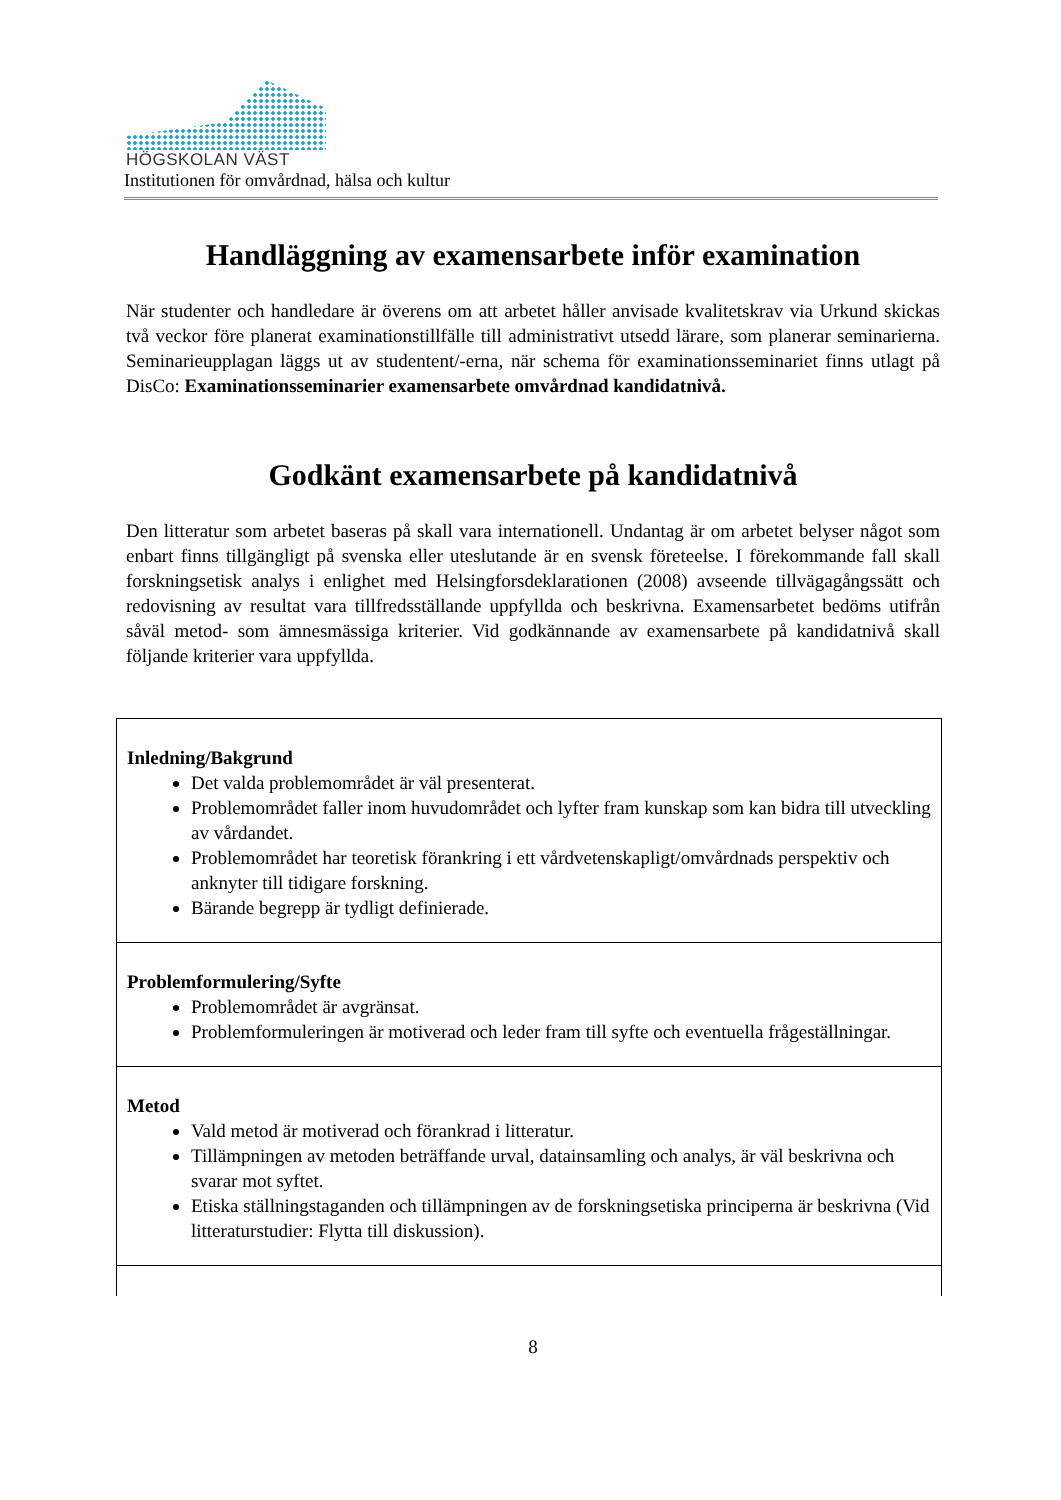HÖGSKOLAN VÄST
Institutionen för omvårdnad, hälsa och kultur
Handläggning av examensarbete inför examination
När studenter och handledare är överens om att arbetet håller anvisade kvalitetskrav via Urkund skickas två veckor före planerat examinationstillfälle till administrativt utsedd lärare, som planerar seminarierna. Seminarieupplagan läggs ut av studentent/-erna, när schema för examinationsseminariet finns utlagt på DisCo: Examinationsseminarier examensarbete omvårdnad kandidatnivå.
Godkänt examensarbete på kandidatnivå
Den litteratur som arbetet baseras på skall vara internationell. Undantag är om arbetet belyser något som enbart finns tillgängligt på svenska eller uteslutande är en svensk företeelse. I förekommande fall skall forskningsetisk analys i enlighet med Helsingforsdeklarationen (2008) avseende tillvägagångssätt och redovisning av resultat vara tillfredsställande uppfyllda och beskrivna. Examensarbetet bedöms utifrån såväl metod- som ämnesmässiga kriterier. Vid godkännande av examensarbete på kandidatnivå skall följande kriterier vara uppfyllda.
| Inledning/Bakgrund Det valda problemområdet är väl presenterat. Problemområdet faller inom huvudområdet och lyfter fram kunskap som kan bidra till utveckling av vårdandet. Problemområdet har teoretisk förankring i ett vårdvetenskapligt/omvårdnads perspektiv och anknyter till tidigare forskning. Bärande begrepp är tydligt definierade. |
| Problemformulering/Syfte Problemområdet är avgränsat. Problemformuleringen är motiverad och leder fram till syfte och eventuella frågeställningar. |
| Metod Vald metod är motiverad och förankrad i litteratur. Tillämpningen av metoden beträffande urval, datainsamling och analys, är väl beskrivna och svarar mot syftet. Etiska ställningstaganden och tillämpningen av de forskningsetiska principerna är beskrivna (Vid litteraturstudier: Flytta till diskussion). |
8